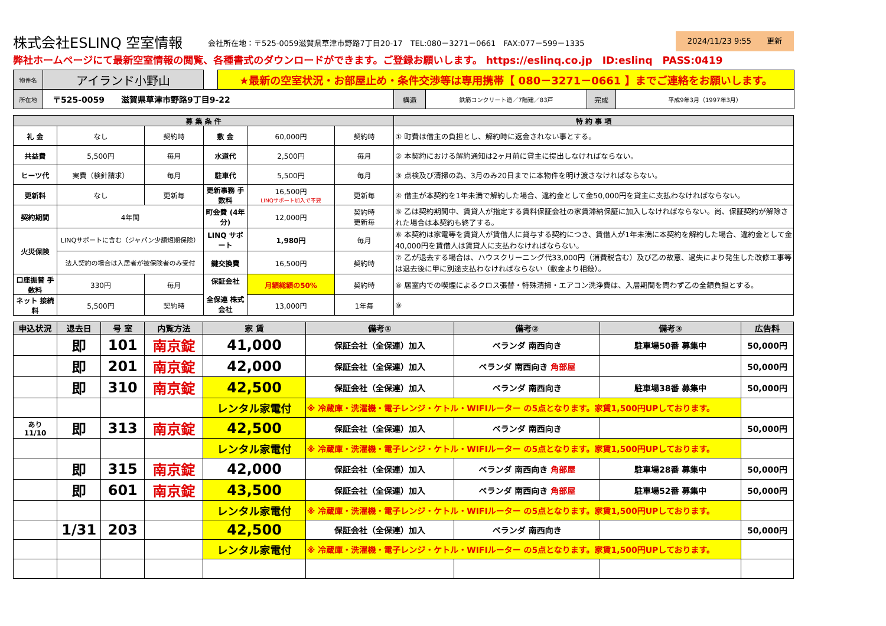株式会社ESLINQ 空室情報
会社所在地：〒525-0059滋賀県草津市野路7丁目20-17　TEL:080－3271－0661　FAX:077－599－1335
2024/11/23 9:55　　更新
弊社ホームページにて最新空室情報の閲覧、各種書式のダウンロードができます。ご登録お願いします。 https://eslinq.co.jp　ID:eslinq　PASS:0419
| 物件名 | アイランド小野山 | | ★最新の空室状況・お部屋止め・条件交渉等は専用携帯【 080－3271－0661 】までご連絡をお願いします。 | | | | |
| 所在地 | 〒525-0059 滋賀県草津市野路9丁目9-22 | | | 構造 | 鉄筋コンクリート造／7階建／83戸 | 完成 | 平成9年3月（1997年3月） |
| 募 集 条 件 | | | | | | 特 約 事 項 |
| --- | --- | --- | --- | --- | --- | --- |
| 礼 金 | なし | 契約時 | 敷 金 | 60,000円 | 契約時 | ① 町費は借主の負担とし、解約時に返金されない事とする。 |
| 共益費 | 5,500円 | 毎月 | 水道代 | 2,500円 | 毎月 | ② 本契約における解約通知は2ヶ月前に貸主に提出しなければならない。 |
| ヒーツ代 | 実費（検針請求） | 毎月 | 駐車代 | 5,500円 | 毎月 | ③ 点検及び清掃の為、3月のみ20日までに本物件を明け渡さなければならない。 |
| 更新料 | なし | 更新毎 | 更新事務 手数料 | 16,500円 LINQサポート加入で不要 | 更新毎 | ④ 借主が本契約を1年未満で解約した場合、違約金として金50,000円を貸主に支払わなければならない。 |
| 契約期間 | 4年間 | | 町会費 (4年分) | 12,000円 | 契約時 更新毎 | ⑤ 乙は契約期間中、賃貸人が指定する賃料保証会社の家賃滞納保証に加入しなければならない。尚、保証契約が解除された場合は本契約も終了する。 |
| 火災保険 | LINQサポートに含む（ジャパン少額短期保険） | | LINQ サポート | 1,980円 | 毎月 | ⑥ 本契約は家電等を賃貸人が賃借人に貸与する契約につき、賃借人が1年未満に本契約を解約した場合、違約金として金40,000円を賃借人は賃貸人に支払わなければならない。 |
| | 法人契約の場合は入居者が被保険者のみ受付 | | 鍵交換費 | 16,500円 | 契約時 | ⑦ 乙が退去する場合は、ハウスクリーニング代33,000円（消費税含む）及び乙の故意、過失により発生した改修工事等は退去後に甲に別途支払わなければならない（敷金より相殺）。 |
| 口座振替 手数料 | 330円 | 毎月 | 保証会社 全保連 株式会社 | 月額総額の50% | 契約時 | ⑧ 居室内での喫煙によるクロス張替・特殊清掃・エアコン洗浄費は、入居期間を問わず乙の全額負担とする。 |
| ネット 接続料 | 5,500円 | 契約時 | | 13,000円 | 1年毎 | ⑨ |
| 申込状況 | 退去日 | 号 室 | 内覧方法 | 家 賃 | 備考① | 備考② | 備考③ | 広告料 |
| --- | --- | --- | --- | --- | --- | --- | --- | --- |
| | 即 | 101 | 南京錠 | 41,000 | 保証会社（全保連）加入 | ベランダ 南西向き | 駐車場50番 募集中 | 50,000円 |
| | 即 | 201 | 南京錠 | 42,000 | 保証会社（全保連）加入 | ベランダ 南西向き 角部屋 | | 50,000円 |
| | 即 | 310 | 南京錠 | 42,500 | 保証会社（全保連）加入 | ベランダ 南西向き | 駐車場38番 募集中 | 50,000円 |
| | | | | レンタル家電付 | ※ 冷蔵庫・洗濯機・電子レンジ・ケトル・WIFIルーター の5点となります。家賃1,500円UPしております。 | | | |
| あり 11/10 | 即 | 313 | 南京錠 | 42,500 | 保証会社（全保連）加入 | ベランダ 南西向き | | 50,000円 |
| | | | | レンタル家電付 | ※ 冷蔵庫・洗濯機・電子レンジ・ケトル・WIFIルーター の5点となります。家賃1,500円UPしております。 | | | |
| | 即 | 315 | 南京錠 | 42,000 | 保証会社（全保連）加入 | ベランダ 南西向き 角部屋 | 駐車場28番 募集中 | 50,000円 |
| | 即 | 601 | 南京錠 | 43,500 | 保証会社（全保連）加入 | ベランダ 南西向き 角部屋 | 駐車場52番 募集中 | 50,000円 |
| | | | | レンタル家電付 | ※ 冷蔵庫・洗濯機・電子レンジ・ケトル・WIFIルーター の5点となります。家賃1,500円UPしております。 | | | |
| | 1/31 | 203 | | 42,500 | 保証会社（全保連）加入 | ベランダ 南西向き | | 50,000円 |
| | | | | レンタル家電付 | ※ 冷蔵庫・洗濯機・電子レンジ・ケトル・WIFIルーター の5点となります。家賃1,500円UPしております。 | | | |